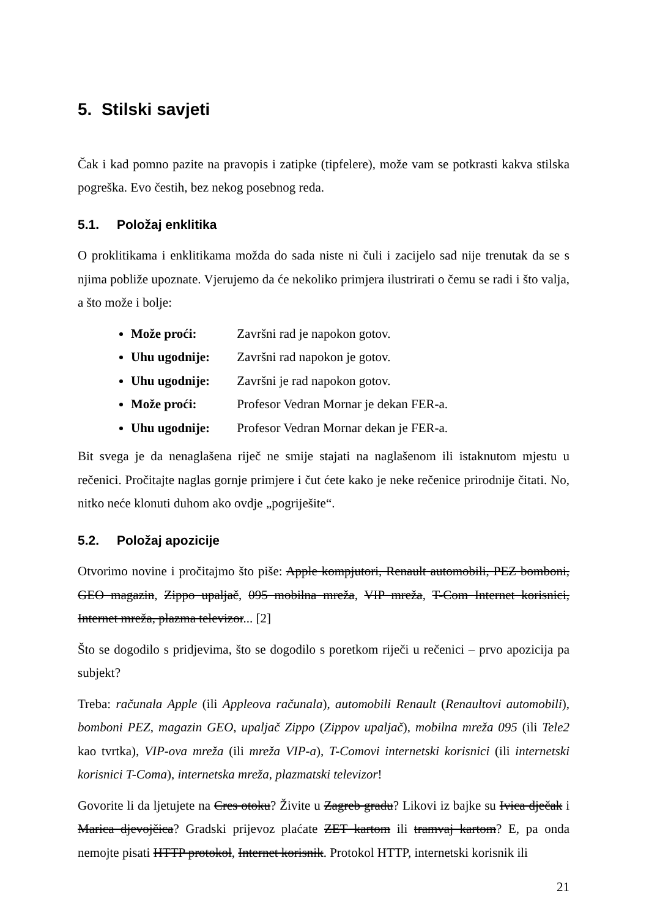5. Stilski savjeti
Čak i kad pomno pazite na pravopis i zatipke (tipfelere), može vam se potkrasti kakva stilska pogreška. Evo čestih, bez nekog posebnog reda.
5.1. Položaj enklitika
O proklitikama i enklitikama možda do sada niste ni čuli i zacijelo sad nije trenutak da se s njima pobliže upoznate. Vjerujemo da će nekoliko primjera ilustrirati o čemu se radi i što valja, a što može i bolje:
Može proći: Završni rad je napokon gotov.
Uhu ugodnije: Završni rad napokon je gotov.
Uhu ugodnije: Završni je rad napokon gotov.
Može proći: Profesor Vedran Mornar je dekan FER-a.
Uhu ugodnije: Profesor Vedran Mornar dekan je FER-a.
Bit svega je da nenaglašena riječ ne smije stajati na naglašenom ili istaknutom mjestu u rečenici. Pročitajte naglas gornje primjere i čut ćete kako je neke rečenice prirodnije čitati. No, nitko neće klonuti duhom ako ovdje „pogriješite“.
5.2. Položaj apozicije
Otvorimo novine i pročitajmo što piše: Apple kompjutori, Renault automobili, PEZ bomboni, GEO magazin, Zippo upaljač, 095 mobilna mreža, VIP mreža, T-Com Internet korisnici, Internet mreža, plazma televizor... [2]
Što se dogodilo s pridjevima, što se dogodilo s poretkom riječi u rečenici – prvo apozicija pa subjekt?
Treba: računala Apple (ili Appleova računala), automobili Renault (Renaultovi automobili), bomboni PEZ, magazin GEO, upaljač Zippo (Zippov upaljač), mobilna mreža 095 (ili Tele2 kao tvrtka), VIP-ova mreža (ili mreža VIP-a), T-Comovi internetski korisnici (ili internetski korisnici T-Coma), internetska mreža, plazmatski televizor!
Govorite li da ljetujete na Cres otoku? Živite u Zagreb gradu? Likovi iz bajke su Ivica dječak i Marica djevojčica? Gradski prijevoz plaćate ZET kartom ili tramvaj kartom? E, pa onda nemojte pisati HTTP protokol, Internet korisnik. Protokol HTTP, internetski korisnik ili
21